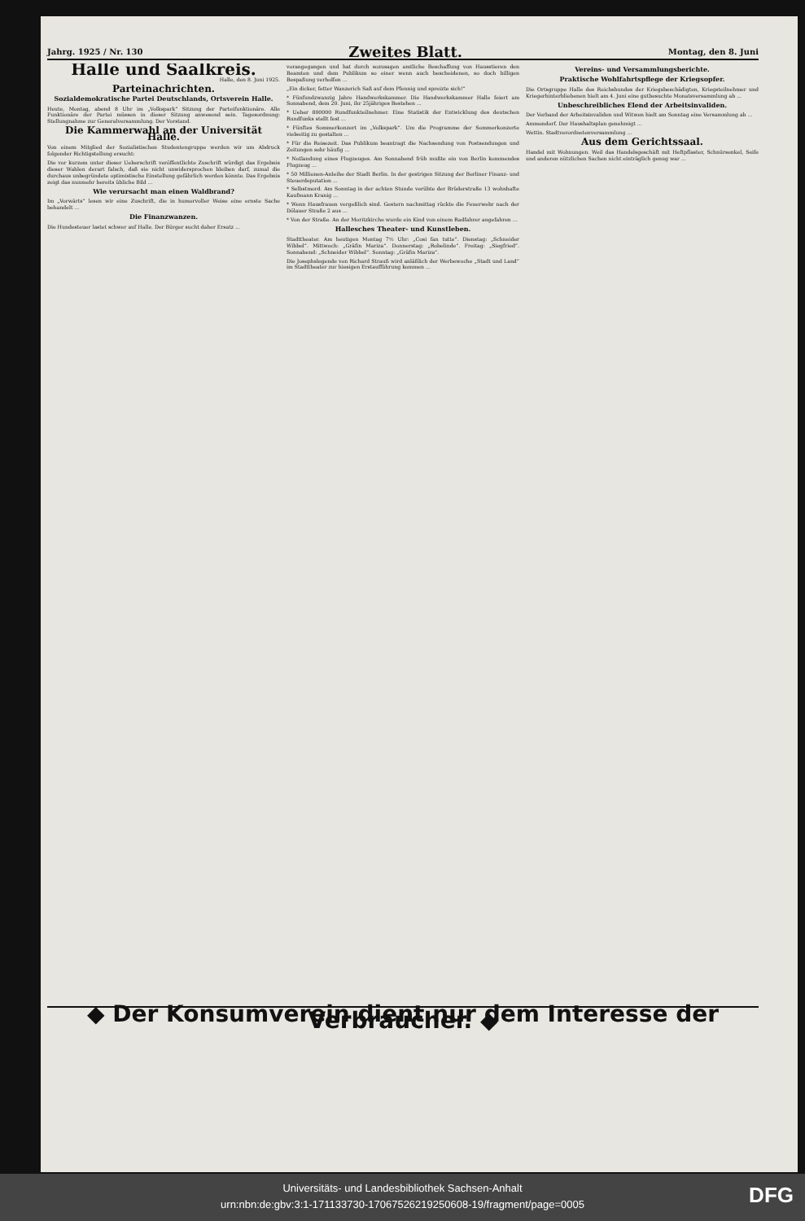Jahrg. 1925 / Nr. 130 Zweites Blatt. Montag, den 8. Juni
Halle und Saalkreis.
Halle, den 8. Juni 1925.
Parteinachrichten.
Sozialdemokratische Partei Deutschlands, Ortsverein Halle.
Heute, Montag, abend 8 Uhr im „Volkspark“ Sitzung der Parteifunktionäre. Alle Funktionäre der Partei müssen in dieser Sitzung anwesend sein. Tagesordnung: Stellungnahme zur Generalversammlung. Der Vorstand.
Die Kammerwahl an der Universität Halle.
Von einem Mitglied der Sozialistischen Studentengruppe werden wir um Abdruck folgender Richtigstellung ersucht:
Die vor kurzem unter dieser Ueberschrift veröffentlichte Zuschrift würdigt das Ergebnis dieser Wahlen derart falsch, daß sie nicht unwidersprochen bleiben darf, zumal die durchaus unbegründete optimistische Einstellung gefährlich werden könnte. Das Ergebnis zeigt das nunmehr bereits übliche Bild ...
Wie verursacht man einen Waldbrand?
Im „Vorwärts“ lesen wir eine Zuschrift, die in humorvoller Weise eine ernste Sache behandelt ...
Die Finanzwanzen.
Die Hundesteuer lastet schwer auf Halle. Der Bürger sucht daher Ersatz ...
vorangegangen und hat durch sozusagen amtliche Beschaffung von Hausstieren den Beamten und dem Publikum so einer wenn auch bescheidenen, so doch billigen Bespaßung verholfen ...
„Ein dicker, fetter Wanzerich Saß auf dem Pfennig und spreizte sich!“
* Fünfundzwanzig Jahre Handwerkskammer. Die Handwerkskammer Halle feiert am Sonnabend, dem 20. Juni, ihr 25jähriges Bestehen ...
* Ueber 800000 Rundfunkteilnehmer. Eine Statistik der Entwicklung des deutschen Rundfunks stellt fest ...
* Fünftes Sommerkonzert im „Volkspark“. Um die Programme der Sommerkonzerte vielseitig zu gestalten ...
* Für die Reisezeit. Das Publikum beantragt die Nachsendung von Postsendungen und Zeitungen sehr häufig ...
* Notlandung eines Flugzeuges. Am Sonnabend früh mußte ein von Berlin kommendes Flugzeug ...
* 50 Millionen-Anleihe der Stadt Berlin. In der gestrigen Sitzung der Berliner Finanz- und Steuerdeputation ...
* Selbstmord. Am Sonntag in der achten Stunde verübte der Brüderstraße 13 wohnhafte Kaufmann Kranig ...
* Wenn Hausfrauen vergeßlich sind. Gestern nachmittag rückte die Feuerwehr nach der Dölauer Straße 2 aus ...
* Von der Straße. An der Moritzkirche wurde ein Kind von einem Radfahrer angefahren ...
Hallesches Theater- und Kunstleben.
Stadttheater. Am heutigen Montag 7½ Uhr: „Cosi fan tutte“. Dienstag: „Schneider Wibbel“. Mittwoch: „Gräfin Mariza“. Donnerstag: „Robelinde“. Freitag: „Siegfried“. Sonnabend: „Schneider Wibbel“. Sonntag: „Gräfin Mariza“.
Die Josephslegende von Richard Strauß wird anläßlich der Werbewoche „Stadt und Land“ im Stadttheater zur hiesigen Erstaufführung kommen ...
Vereins- und Versammlungsberichte.
Praktische Wohlfahrtspflege der Kriegsopfer.
Die Ortsgruppe Halle des Reichsbundes der Kriegsbeschädigten, Kriegsteilnehmer und Kriegerhinterbliebenen hielt am 4. Juni eine gutbesuchte Monatsversammlung ab ...
Unbeschreibliches Elend der Arbeitsinvaliden.
Der Verband der Arbeitsinvaliden und Witwen hielt am Sonntag eine Versammlung ab ...
Ammendorf. Der Haushaltsplan genehmigt ...
Wettin. Stadtverordnetenversammlung ...
Aus dem Gerichtssaal.
Handel mit Wohnungen. Weil das Handelsgeschäft mit Heftpflaster, Schnürsenkel, Seife und anderen nützlichen Sachen nicht einträglich genug war ...
◆ Der Konsumverein dient nur dem Interesse der Verbraucher. ◆
Universitäts- und Landesbibliothek Sachsen-Anhalt
urn:nbn:de:gbv:3:1-171133730-17067526219250608-19/fragment/page=0005
DFG